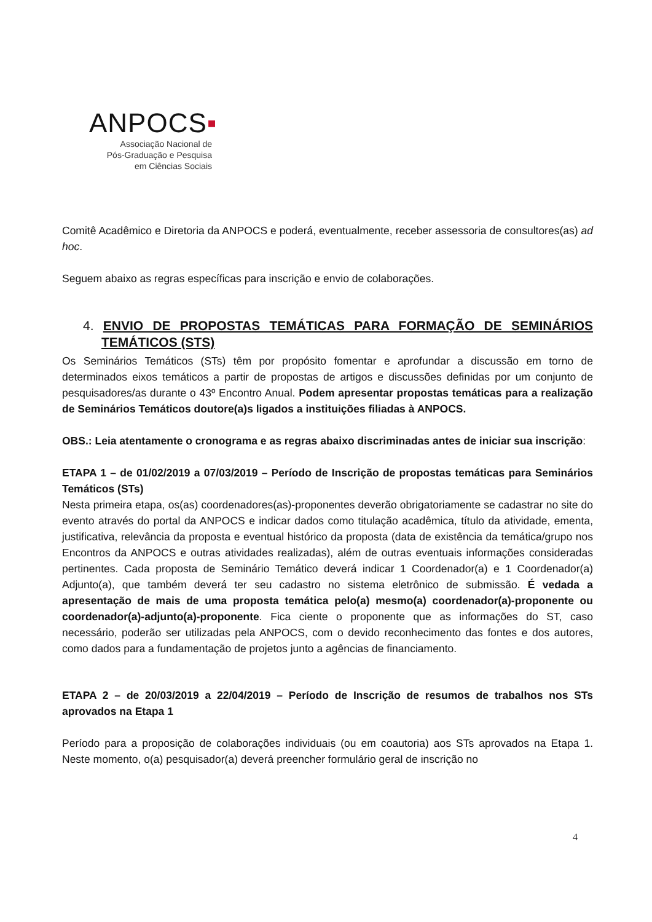ANPOCS▪
Associação Nacional de
Pós-Graduação e Pesquisa
em Ciências Sociais
Comitê Acadêmico e Diretoria da ANPOCS e poderá, eventualmente, receber assessoria de consultores(as) ad hoc.
Seguem abaixo as regras específicas para inscrição e envio de colaborações.
4. ENVIO DE PROPOSTAS TEMÁTICAS PARA FORMAÇÃO DE SEMINÁRIOS TEMÁTICOS (STS)
Os Seminários Temáticos (STs) têm por propósito fomentar e aprofundar a discussão em torno de determinados eixos temáticos a partir de propostas de artigos e discussões definidas por um conjunto de pesquisadores/as durante o 43º Encontro Anual. Podem apresentar propostas temáticas para a realização de Seminários Temáticos doutore(a)s ligados a instituições filiadas à ANPOCS.
OBS.: Leia atentamente o cronograma e as regras abaixo discriminadas antes de iniciar sua inscrição:
ETAPA 1 – de 01/02/2019 a 07/03/2019 – Período de Inscrição de propostas temáticas para Seminários Temáticos (STs)
Nesta primeira etapa, os(as) coordenadores(as)-proponentes deverão obrigatoriamente se cadastrar no site do evento através do portal da ANPOCS e indicar dados como titulação acadêmica, título da atividade, ementa, justificativa, relevância da proposta e eventual histórico da proposta (data de existência da temática/grupo nos Encontros da ANPOCS e outras atividades realizadas), além de outras eventuais informações consideradas pertinentes. Cada proposta de Seminário Temático deverá indicar 1 Coordenador(a) e 1 Coordenador(a) Adjunto(a), que também deverá ter seu cadastro no sistema eletrônico de submissão. É vedada a apresentação de mais de uma proposta temática pelo(a) mesmo(a) coordenador(a)-proponente ou coordenador(a)-adjunto(a)-proponente. Fica ciente o proponente que as informações do ST, caso necessário, poderão ser utilizadas pela ANPOCS, com o devido reconhecimento das fontes e dos autores, como dados para a fundamentação de projetos junto a agências de financiamento.
ETAPA 2 – de 20/03/2019 a 22/04/2019 – Período de Inscrição de resumos de trabalhos nos STs aprovados na Etapa 1
Período para a proposição de colaborações individuais (ou em coautoria) aos STs aprovados na Etapa 1. Neste momento, o(a) pesquisador(a) deverá preencher formulário geral de inscrição no
4